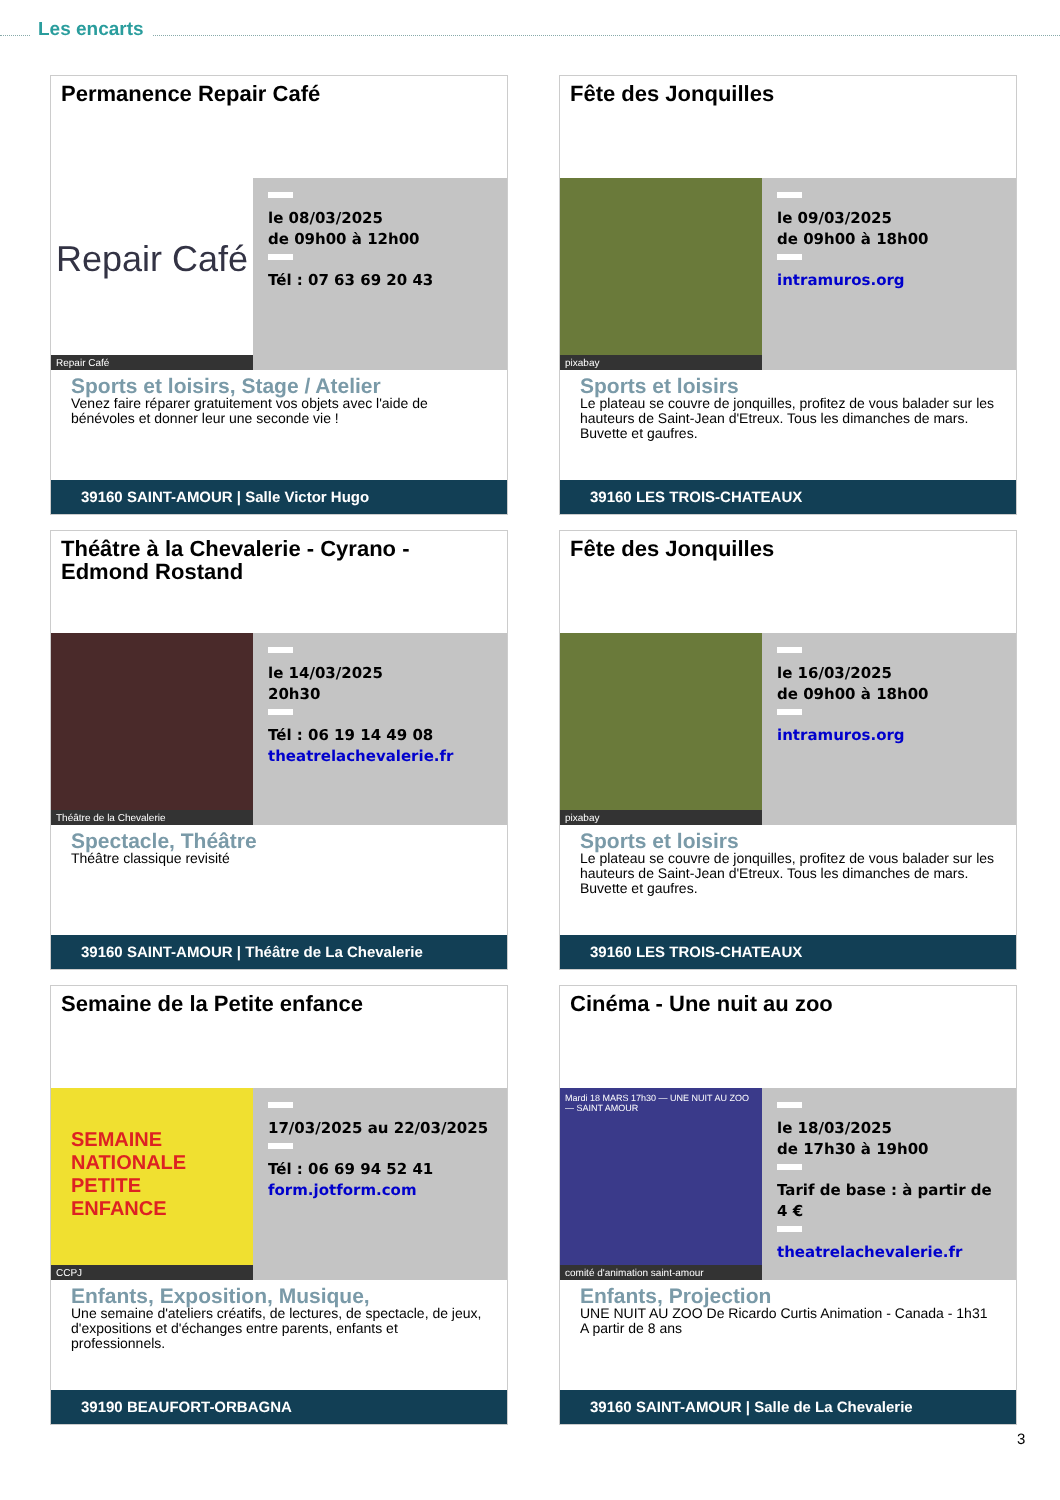Les encarts
Permanence Repair Café
Repair Café
Repair Café
le 08/03/2025
de 09h00 à 12h00
Tél : 07 63 69 20 43
Sports et loisirs, Stage / Atelier
Venez faire réparer gratuitement vos objets avec l'aide de bénévoles et donner leur une seconde vie !
39160 SAINT-AMOUR | Salle Victor Hugo
Fête des Jonquilles
pixabay
le 09/03/2025
de 09h00 à 18h00
intramuros.org
Sports et loisirs
Le plateau se couvre de jonquilles, profitez de vous balader sur les hauteurs de Saint-Jean d'Etreux. Tous les dimanches de mars. Buvette et gaufres.
39160 LES TROIS-CHATEAUX
Théâtre à la Chevalerie - Cyrano - Edmond Rostand
Théâtre de la Chevalerie
le 14/03/2025
20h30
Tél : 06 19 14 49 08
theatrelachevalerie.fr
Spectacle, Théâtre
Théâtre classique revisité
39160 SAINT-AMOUR | Théâtre de La Chevalerie
Fête des Jonquilles
pixabay
le 16/03/2025
de 09h00 à 18h00
intramuros.org
Sports et loisirs
Le plateau se couvre de jonquilles, profitez de vous balader sur les hauteurs de Saint-Jean d'Etreux. Tous les dimanches de mars. Buvette et gaufres.
39160 LES TROIS-CHATEAUX
Semaine de la Petite enfance
SEMAINE NATIONALE PETITE ENFANCE
CCPJ
17/03/2025 au 22/03/2025
Tél : 06 69 94 52 41
form.jotform.com
Enfants, Exposition, Musique,
Une semaine d'ateliers créatifs, de lectures, de spectacle, de jeux, d'expositions et d'échanges entre parents, enfants et professionnels.
39190 BEAUFORT-ORBAGNA
Cinéma - Une nuit au zoo
Mardi 18 MARS 17h30 — UNE NUIT AU ZOO — SAINT AMOUR
comité d'animation saint-amour
le 18/03/2025
de 17h30 à 19h00
Tarif de base : à partir de 4 €
theatrelachevalerie.fr
Enfants, Projection
UNE NUIT AU ZOO De Ricardo Curtis Animation - Canada - 1h31 A partir de 8 ans
39160 SAINT-AMOUR | Salle de La Chevalerie
3